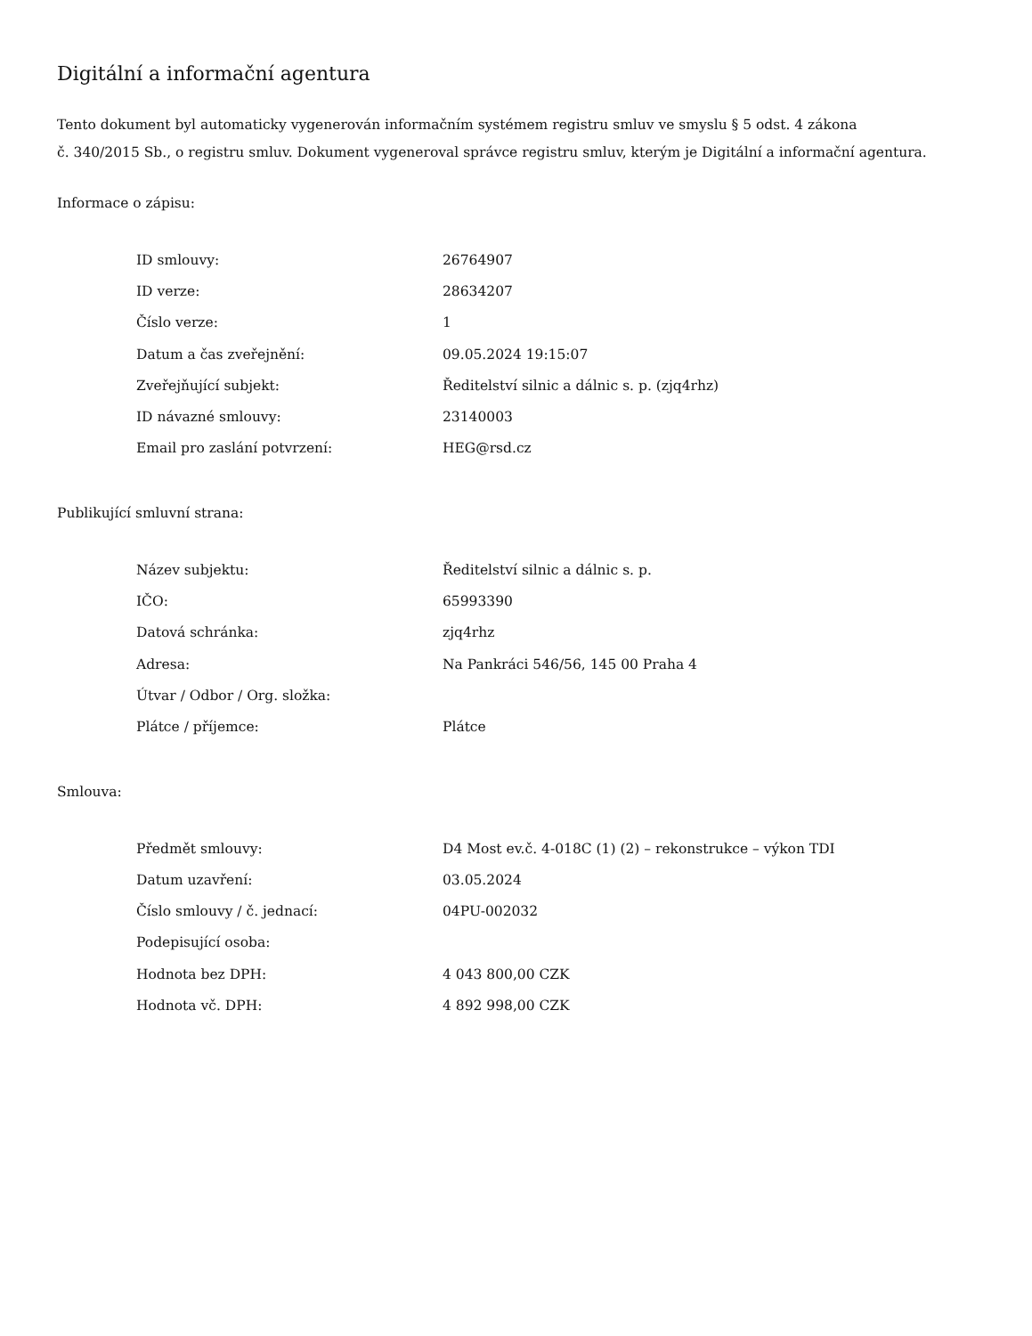Digitální a informační agentura
Tento dokument byl automaticky vygenerován informačním systémem registru smluv ve smyslu § 5 odst. 4 zákona
č. 340/2015 Sb., o registru smluv. Dokument vygeneroval správce registru smluv, kterým je Digitální a informační agentura.
Informace o zápisu:
| ID smlouvy: | 26764907 |
| ID verze: | 28634207 |
| Číslo verze: | 1 |
| Datum a čas zveřejnění: | 09.05.2024 19:15:07 |
| Zveřejňující subjekt: | Ředitelství silnic a dálnic s. p. (zjq4rhz) |
| ID návazné smlouvy: | 23140003 |
| Email pro zaslání potvrzení: | HEG@rsd.cz |
Publikující smluvní strana:
| Název subjektu: | Ředitelství silnic a dálnic s. p. |
| IČO: | 65993390 |
| Datová schránka: | zjq4rhz |
| Adresa: | Na Pankráci 546/56, 145 00 Praha 4 |
| Útvar / Odbor / Org. složka: | |
| Plátce / příjemce: | Plátce |
Smlouva:
| Předmět smlouvy: | D4 Most ev.č. 4-018C (1) (2) – rekonstrukce – výkon TDI |
| Datum uzavření: | 03.05.2024 |
| Číslo smlouvy / č. jednací: | 04PU-002032 |
| Podepisující osoba: | |
| Hodnota bez DPH: | 4 043 800,00 CZK |
| Hodnota vč. DPH: | 4 892 998,00 CZK |